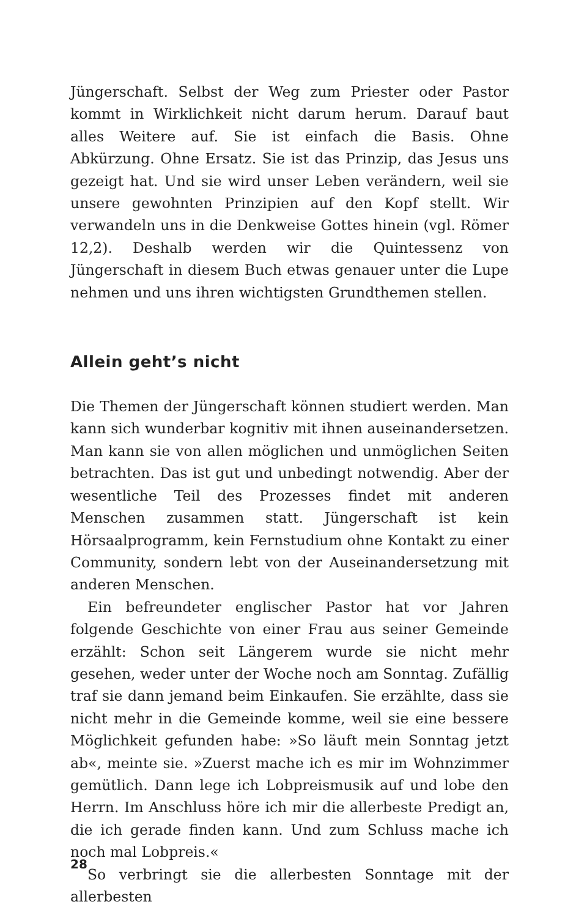Jüngerschaft. Selbst der Weg zum Priester oder Pastor kommt in Wirklichkeit nicht darum herum. Darauf baut alles Weitere auf. Sie ist einfach die Basis. Ohne Abkürzung. Ohne Ersatz. Sie ist das Prinzip, das Jesus uns gezeigt hat. Und sie wird unser Leben verändern, weil sie unsere gewohnten Prinzipien auf den Kopf stellt. Wir verwandeln uns in die Denkweise Gottes hinein (vgl. Römer 12,2). Deshalb werden wir die Quintessenz von Jüngerschaft in diesem Buch etwas genauer unter die Lupe nehmen und uns ihren wichtigsten Grundthemen stellen.
Allein geht’s nicht
Die Themen der Jüngerschaft können studiert werden. Man kann sich wunderbar kognitiv mit ihnen auseinandersetzen. Man kann sie von allen möglichen und unmöglichen Seiten betrachten. Das ist gut und unbedingt notwendig. Aber der wesentliche Teil des Prozesses findet mit anderen Menschen zusammen statt. Jüngerschaft ist kein Hörsaalprogramm, kein Fernstudium ohne Kontakt zu einer Community, sondern lebt von der Auseinandersetzung mit anderen Menschen.
Ein befreundeter englischer Pastor hat vor Jahren folgende Geschichte von einer Frau aus seiner Gemeinde erzählt: Schon seit Längerem wurde sie nicht mehr gesehen, weder unter der Woche noch am Sonntag. Zufällig traf sie dann jemand beim Einkaufen. Sie erzählte, dass sie nicht mehr in die Gemeinde komme, weil sie eine bessere Möglichkeit gefunden habe: »So läuft mein Sonntag jetzt ab«, meinte sie. »Zuerst mache ich es mir im Wohnzimmer gemütlich. Dann lege ich Lobpreismusik auf und lobe den Herrn. Im Anschluss höre ich mir die allerbeste Predigt an, die ich gerade finden kann. Und zum Schluss mache ich noch mal Lobpreis.«
So verbringt sie die allerbesten Sonntage mit der allerbesten
28